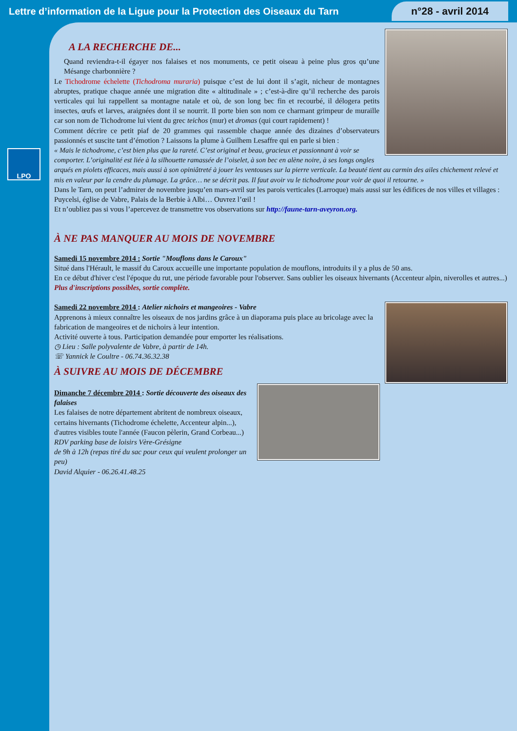Lettre d’information de la Ligue pour la Protection des Oiseaux du Tarn n°28 - avril 2014
LPO
A LA RECHERCHE DE...
Quand reviendra-t-il égayer nos falaises et nos monuments, ce petit oiseau à peine plus gros qu’une Mésange charbonnière ?
Le Tichodrome échelette (Tichodroma muraria) puisque c’est de lui dont il s’agit, nicheur de montagnes abruptes, pratique chaque année une migration dite « altitudinale » ; c’est-à-dire qu’il recherche des parois verticales qui lui rappellent sa montagne natale et où, de son long bec fin et recourbé, il délogera petits insectes, œufs et larves, araignées dont il se nourrit. Il porte bien son nom ce charmant grimpeur de muraille car son nom de Tichodrome lui vient du grec teichos (mur) et dromas (qui court rapidement) !
Comment décrire ce petit piaf de 20 grammes qui rassemble chaque année des dizaines d’observateurs passionnés et suscite tant d’émotion ? Laissons la plume à Guilhem Lesaffre qui en parle si bien :
« Mais le tichodrome, c’est bien plus que la rareté. C’est original et beau, gracieux et passionnant à voir se comporter. L’originalité est liée à la silhouette ramassée de l’oiselet, à son bec en alène noire, à ses longs ongles arqués en piolets efficaces, mais aussi à son opiniâtreté à jouer les ventouses sur la pierre verticale. La beauté tient au carmin des ailes chichement relevé et mis en valeur par la cendre du plumage. La grâce… ne se décrit pas. Il faut avoir vu le tichodrome pour voir de quoi il retourne. »
Dans le Tarn, on peut l’admirer de novembre jusqu’en mars-avril sur les parois verticales (Larroque) mais aussi sur les édifices de nos villes et villages : Puycelsi, église de Vabre, Palais de la Berbie à Albi… Ouvrez l’œil !
Et n’oubliez pas si vous l’apercevez de transmettre vos observations sur http://faune-tarn-aveyron.org.
À NE PAS MANQUER AU MOIS DE NOVEMBRE
Samedi 15 novembre 2014 : Sortie "Mouflons dans le Caroux"
Situé dans l'Hérault, le massif du Caroux accueille une importante population de mouflons, introduits il y a plus de 50 ans.
En ce début d'hiver c'est l'époque du rut, une période favorable pour l'observer. Sans oublier les oiseaux hivernants (Accenteur alpin, niverolles et autres...)
Plus d'inscriptions possibles, sortie complète.
Samedi 22 novembre 2014 : Atelier nichoirs et mangeoires - Vabre
Apprenons à mieux connaître les oiseaux de nos jardins grâce à un diaporama puis place au bricolage avec la fabrication de mangeoires et de nichoirs à leur intention.
Activité ouverte à tous. Participation demandée pour emporter les réalisations.
◷ Lieu : Salle polyvalente de Vabre, à partir de 14h.
☏ Yannick le Coultre - 06.74.36.32.38
À SUIVRE AU MOIS DE DÉCEMBRE
Dimanche 7 décembre 2014 : Sortie découverte des oiseaux des falaises
Les falaises de notre département abritent de nombreux oiseaux, certains hivernants (Tichodrome échelette, Accenteur alpin...), d'autres visibles toute l'année (Faucon pèlerin, Grand Corbeau...)
RDV parking base de loisirs Vère-Grésigne
de 9h à 12h (repas tiré du sac pour ceux qui veulent prolonger un peu)
David Alquier - 06.26.41.48.25